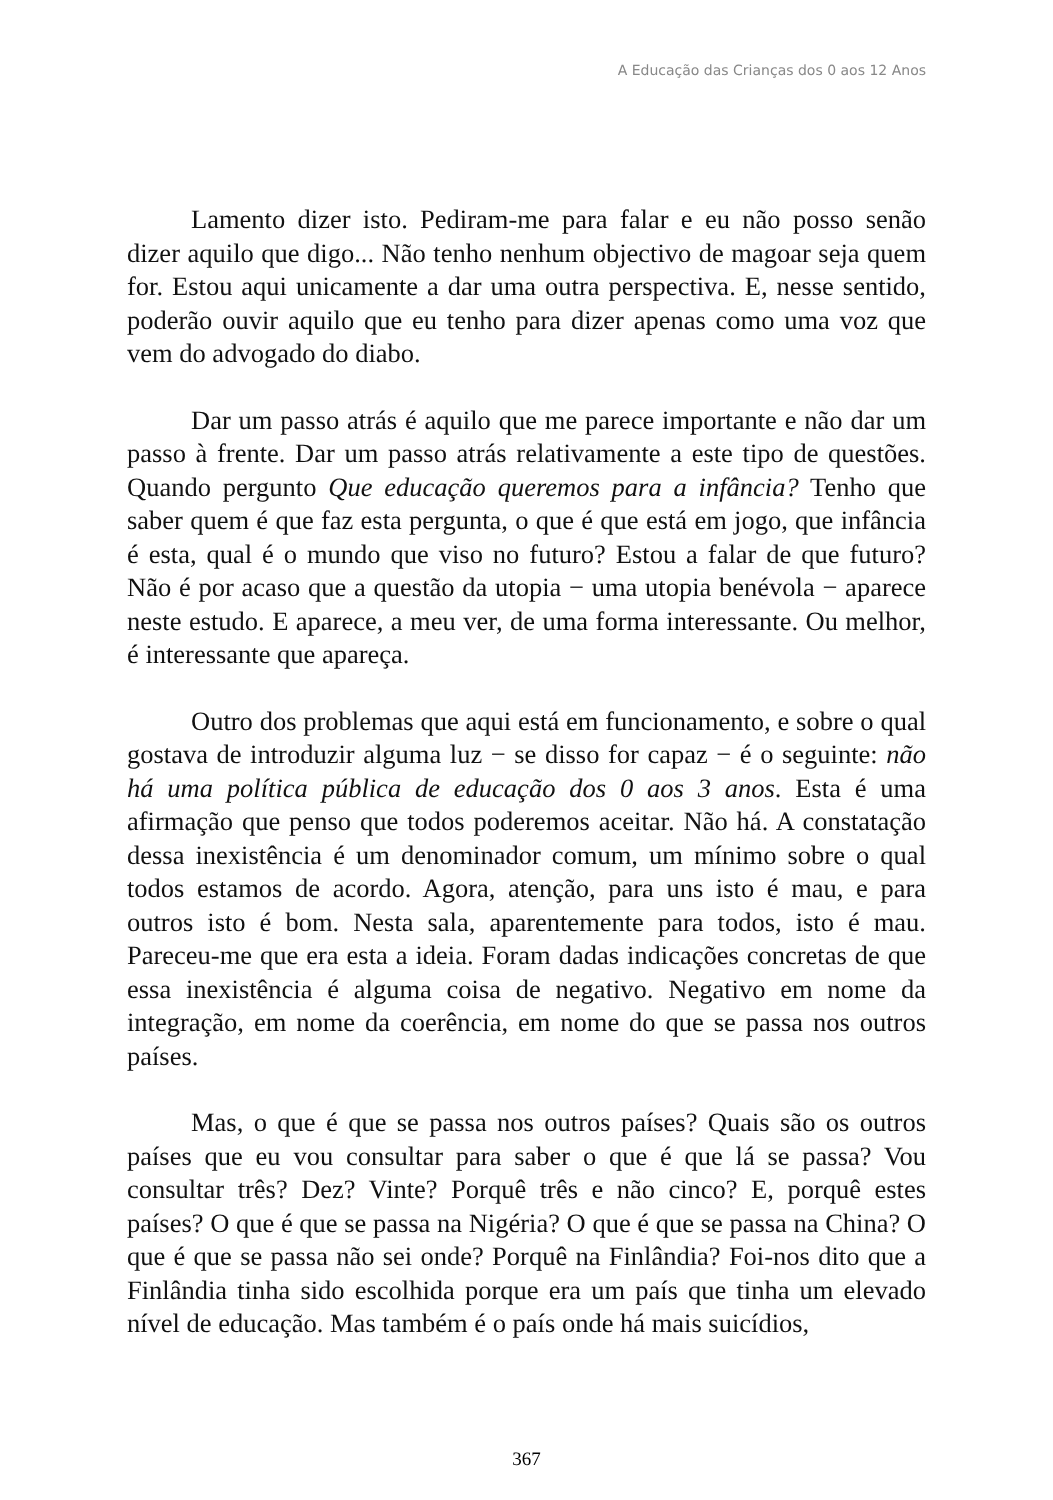A Educação das Crianças dos 0 aos 12 Anos
Lamento dizer isto. Pediram-me para falar e eu não posso senão dizer aquilo que digo... Não tenho nenhum objectivo de magoar seja quem for. Estou aqui unicamente a dar uma outra perspectiva. E, nesse sentido, poderão ouvir aquilo que eu tenho para dizer apenas como uma voz que vem do advogado do diabo.
Dar um passo atrás é aquilo que me parece importante e não dar um passo à frente. Dar um passo atrás relativamente a este tipo de questões. Quando pergunto Que educação queremos para a infância? Tenho que saber quem é que faz esta pergunta, o que é que está em jogo, que infância é esta, qual é o mundo que viso no futuro? Estou a falar de que futuro? Não é por acaso que a questão da utopia − uma utopia benévola − aparece neste estudo. E aparece, a meu ver, de uma forma interessante. Ou melhor, é interessante que apareça.
Outro dos problemas que aqui está em funcionamento, e sobre o qual gostava de introduzir alguma luz − se disso for capaz − é o seguinte: não há uma política pública de educação dos 0 aos 3 anos. Esta é uma afirmação que penso que todos poderemos aceitar. Não há. A constatação dessa inexistência é um denominador comum, um mínimo sobre o qual todos estamos de acordo. Agora, atenção, para uns isto é mau, e para outros isto é bom. Nesta sala, aparentemente para todos, isto é mau. Pareceu-me que era esta a ideia. Foram dadas indicações concretas de que essa inexistência é alguma coisa de negativo. Negativo em nome da integração, em nome da coerência, em nome do que se passa nos outros países.
Mas, o que é que se passa nos outros países? Quais são os outros países que eu vou consultar para saber o que é que lá se passa? Vou consultar três? Dez? Vinte? Porquê três e não cinco? E, porquê estes países? O que é que se passa na Nigéria? O que é que se passa na China? O que é que se passa não sei onde? Porquê na Finlândia? Foi-nos dito que a Finlândia tinha sido escolhida porque era um país que tinha um elevado nível de educação. Mas também é o país onde há mais suicídios,
367